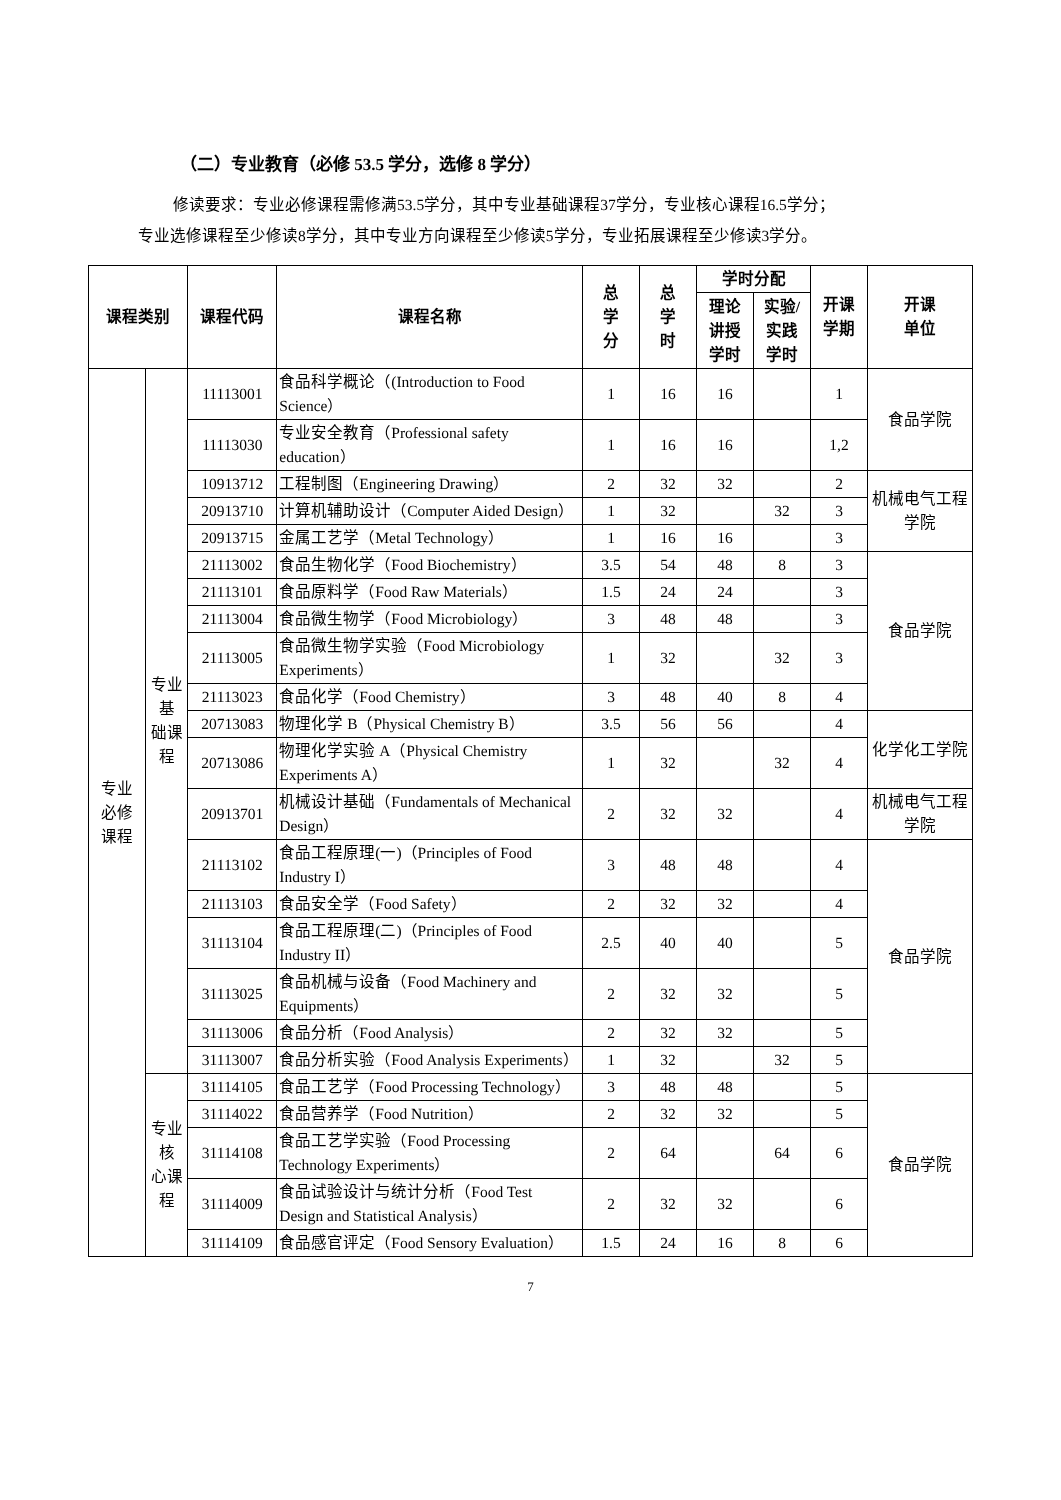（二）专业教育（必修 53.5 学分，选修 8 学分）
修读要求：专业必修课程需修满53.5学分，其中专业基础课程37学分，专业核心课程16.5学分；
专业选修课程至少修读8学分，其中专业方向课程至少修读5学分，专业拓展课程至少修读3学分。
| 课程类别 | | 课程代码 | 课程名称 | 总 学 分 | 总 学 时 | 学时分配 | | 开课 学期 | 开课 单位 |
| --- | --- | --- | --- | --- | --- | --- | --- | --- | --- |
| | | | | | | 理论 讲授 学时 | 实验/ 实践 学时 | | |
| 专业 必修 课程 | 专业基 础课程 | 11113001 | 食品科学概论（(Introduction to Food Science） | 1 | 16 | 16 | | 1 | 食品学院 |
| | | 11113030 | 专业安全教育（Professional safety education） | 1 | 16 | 16 | | 1,2 | |
| | | 10913712 | 工程制图（Engineering Drawing） | 2 | 32 | 32 | | 2 | 机械电气工程学院 |
| | | 20913710 | 计算机辅助设计（Computer Aided Design） | 1 | 32 | | 32 | 3 | |
| | | 20913715 | 金属工艺学（Metal Technology） | 1 | 16 | 16 | | 3 | |
| | | 21113002 | 食品生物化学（Food Biochemistry） | 3.5 | 54 | 48 | 8 | 3 | 食品学院 |
| | | 21113101 | 食品原料学（Food Raw Materials） | 1.5 | 24 | 24 | | 3 | |
| | | 21113004 | 食品微生物学（Food Microbiology） | 3 | 48 | 48 | | 3 | |
| | | 21113005 | 食品微生物学实验（Food Microbiology Experiments） | 1 | 32 | | 32 | 3 | |
| | | 21113023 | 食品化学（Food Chemistry） | 3 | 48 | 40 | 8 | 4 | |
| | | 20713083 | 物理化学 B（Physical Chemistry B） | 3.5 | 56 | 56 | | 4 | 化学化工学院 |
| | | 20713086 | 物理化学实验 A（Physical Chemistry Experiments A） | 1 | 32 | | 32 | 4 | |
| | | 20913701 | 机械设计基础（Fundamentals of Mechanical Design） | 2 | 32 | 32 | | 4 | 机械电气工程学院 |
| | | 21113102 | 食品工程原理(一)（Principles of Food Industry I） | 3 | 48 | 48 | | 4 | 食品学院 |
| | | 21113103 | 食品安全学（Food Safety） | 2 | 32 | 32 | | 4 | |
| | | 31113104 | 食品工程原理(二)（Principles of Food Industry II） | 2.5 | 40 | 40 | | 5 | |
| | | 31113025 | 食品机械与设备（Food Machinery and Equipments） | 2 | 32 | 32 | | 5 | |
| | | 31113006 | 食品分析（Food Analysis） | 2 | 32 | 32 | | 5 | |
| | | 31113007 | 食品分析实验（Food Analysis Experiments） | 1 | 32 | | 32 | 5 | |
| | 专业核 心课程 | 31114105 | 食品工艺学（Food Processing Technology） | 3 | 48 | 48 | | 5 | 食品学院 |
| | | 31114022 | 食品营养学（Food Nutrition） | 2 | 32 | 32 | | 5 | |
| | | 31114108 | 食品工艺学实验（Food Processing Technology Experiments） | 2 | 64 | | 64 | 6 | |
| | | 31114009 | 食品试验设计与统计分析（Food Test Design and Statistical Analysis） | 2 | 32 | 32 | | 6 | |
| | | 31114109 | 食品感官评定（Food Sensory Evaluation） | 1.5 | 24 | 16 | 8 | 6 | |
7